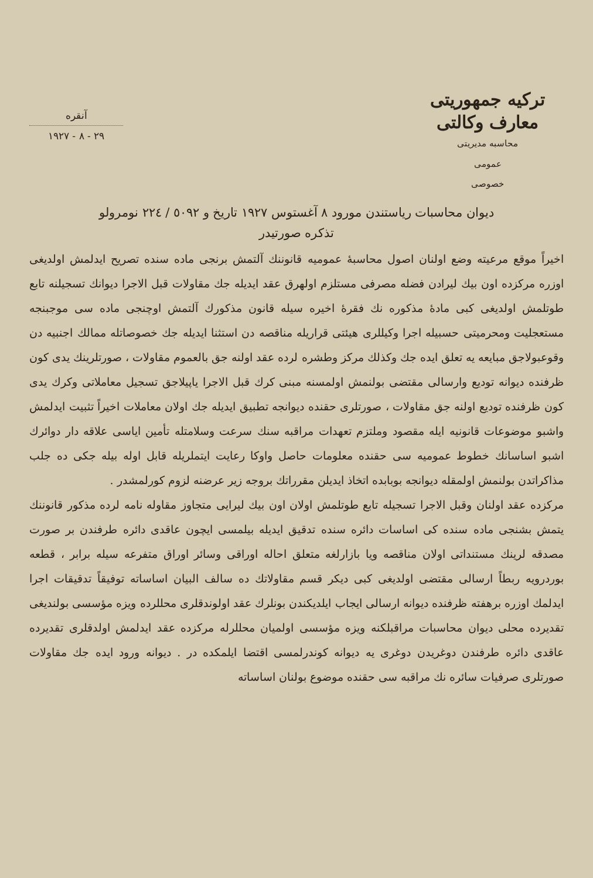تركيه جمهوريتى
معارف وكالتى
محاسبه مديريتى
عمومى
خصوصى
آنقره
٢٩ - ٨ - ١٩٢٧
ديوان محاسبات رياستندن مورود ٨ آغستوس ١٩٢٧ تاريخ و ٥٠٩٢ / ٢٢٤ نومرولو
تذكره صورتيدر
اخيراً موقع مرعيته وضع اولنان اصول محاسبۀ عموميه قانوننك آلتمش برنجى ماده سنده تصريح ايدلمش اولديغى اوزره مركزده اون بيك ليرادن فضله مصرفى مستلزم اولهرق عقد ايديله جك مقاولات قبل الاجرا ديوانك تسجيلنه تابع طوتلمش اولديغى كبى مادۀ مذكوره نك فقرۀ اخيره سيله قانون مذكورك آلتمش اوچنجى ماده سى موجبنجه مستعجليت ومحرميتى حسبيله اجرا وكيللرى هيئتى قراريله مناقصه دن استثنا ايديله جك خصوصاتله ممالك اجنبيه دن وقوعبولاجق مبايعه يه تعلق ايده جك وكذلك مركز وطشره لرده عقد اولنه جق بالعموم مقاولات ، صورتلرينك يدى كون ظرفنده ديوانه توديع وارسالى مقتضى بولنمش اولمسنه مبنى كرك قبل الاجرا ياپيلاجق تسجيل معاملاتى وكرك يدى كون ظرفنده توديع اولنه جق مقاولات ، صورتلرى حقنده ديوانجه تطبيق ايديله جك اولان معاملات اخيراً تثبيت ايدلمش واشبو موضوعات قانونيه ايله مقصود وملتزم تعهدات مراقبه سنك سرعت وسلامتله تأمين اياسى علاقه دار دوائرك اشبو اساسانك خطوط عموميه سى حقنده معلومات حاصل واوكا رعايت ايتملريله قابل اوله بيله جكى ده جلب مذاكراتدن بولنمش اولمقله ديوانجه بوبابده اتخاذ ايديلن مقرراتك بروجه زير عرضنه لزوم كورلمشدر .
مركزده عقد اولنان وقبل الاجرا تسجيله تابع طوتلمش اولان اون بيك ليرايى متجاوز مقاوله نامه لرده مذكور قانوننك يتمش بشنجى ماده سنده كى اساسات دائره سنده تدقيق ايديله بيلمسى ايچون عاقدى دائره طرفندن بر صورت مصدقه لرينك مستنداتى اولان مناقصه ويا بازارلغه متعلق احاله اوراقى وسائر اوراق متفرعه سيله برابر ، قطعه بوردرويه ربطاً ارسالى مقتضى اولديغى كبى ديكر قسم مقاولاتك ده سالف البيان اساساته توفيقاً تدقيقات اجرا ايدلمك اوزره برهفته ظرفنده ديوانه ارسالى ايجاب ايلديكندن بونلرك عقد اولوندقلرى محللرده ويزه مؤسسى بولنديغى تقديرده محلى ديوان محاسبات مراقبلكنه ويزه مؤسسى اولميان محللرله مركزده عقد ايدلمش اولدقلرى تقديرده عاقدى دائره طرفندن دوغريدن دوغرى يه ديوانه كوندرلمسى اقتضا ايلمكده در . ديوانه ورود ايده جك مقاولات صورتلرى صرفيات سائره نك مراقبه سى حقنده موضوع بولنان اساساته